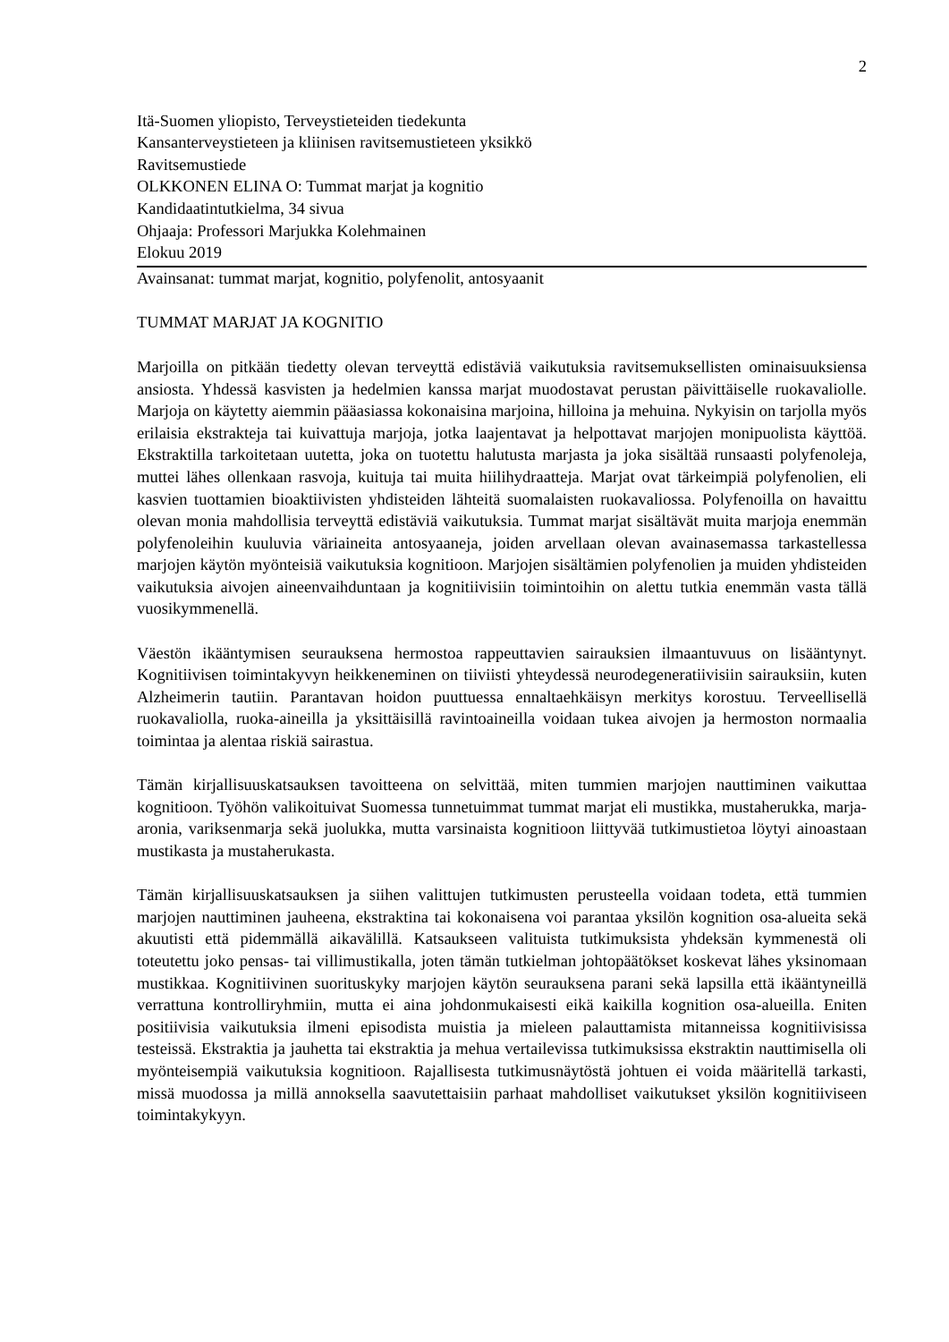2
Itä-Suomen yliopisto, Terveystieteiden tiedekunta
Kansanterveystieteen ja kliinisen ravitsemustieteen yksikkö
Ravitsemustiede
OLKKONEN ELINA O: Tummat marjat ja kognitio
Kandidaatintutkielma, 34 sivua
Ohjaaja: Professori Marjukka Kolehmainen
Elokuu 2019
Avainsanat: tummat marjat, kognitio, polyfenolit, antosyaanit
TUMMAT MARJAT JA KOGNITIO
Marjoilla on pitkään tiedetty olevan terveyttä edistäviä vaikutuksia ravitsemuksellisten ominaisuuksiensa ansiosta. Yhdessä kasvisten ja hedelmien kanssa marjat muodostavat perustan päivittäiselle ruokavaliolle. Marjoja on käytetty aiemmin pääasiassa kokonaisina marjoina, hilloina ja mehuina. Nykyisin on tarjolla myös erilaisia ekstrakteja tai kuivattuja marjoja, jotka laajentavat ja helpottavat marjojen monipuolista käyttöä. Ekstraktilla tarkoitetaan uutetta, joka on tuotettu halutusta marjasta ja joka sisältää runsaasti polyfenoleja, muttei lähes ollenkaan rasvoja, kuituja tai muita hiilihydraatteja. Marjat ovat tärkeimpiä polyfenolien, eli kasvien tuottamien bioaktiivisten yhdisteiden lähteitä suomalaisten ruokavaliossa. Polyfenoilla on havaittu olevan monia mahdollisia terveyttä edistäviä vaikutuksia. Tummat marjat sisältävät muita marjoja enemmän polyfenoleihin kuuluvia väriaineita antosyaaneja, joiden arvellaan olevan avainasemassa tarkastellessa marjojen käytön myönteisiä vaikutuksia kognitioon. Marjojen sisältämien polyfenolien ja muiden yhdisteiden vaikutuksia aivojen aineenvaihduntaan ja kognitiivisiin toimintoihin on alettu tutkia enemmän vasta tällä vuosikymmenellä.
Väestön ikääntymisen seurauksena hermostoa rappeuttavien sairauksien ilmaantuvuus on lisääntynyt. Kognitiivisen toimintakyvyn heikkeneminen on tiiviisti yhteydessä neurodegeneratiivisiin sairauksiin, kuten Alzheimerin tautiin. Parantavan hoidon puuttuessa ennaltaehkäisyn merkitys korostuu. Terveellisellä ruokavaliolla, ruoka-aineilla ja yksittäisillä ravintoaineilla voidaan tukea aivojen ja hermoston normaalia toimintaa ja alentaa riskiä sairastua.
Tämän kirjallisuuskatsauksen tavoitteena on selvittää, miten tummien marjojen nauttiminen vaikuttaa kognitioon. Työhön valikoituivat Suomessa tunnetuimmat tummat marjat eli mustikka, mustaherukka, marja-aronia, variksenmarja sekä juolukka, mutta varsinaista kognitioon liittyvää tutkimustietoa löytyi ainoastaan mustikasta ja mustaherukasta.
Tämän kirjallisuuskatsauksen ja siihen valittujen tutkimusten perusteella voidaan todeta, että tummien marjojen nauttiminen jauheena, ekstraktina tai kokonaisena voi parantaa yksilön kognition osa-alueita sekä akuutisti että pidemmällä aikavälillä. Katsaukseen valituista tutkimuksista yhdeksän kymmenestä oli toteutettu joko pensas- tai villimustikalla, joten tämän tutkielman johtopäätökset koskevat lähes yksinomaan mustikkaa. Kognitiivinen suorituskyky marjojen käytön seurauksena parani sekä lapsilla että ikääntyneillä verrattuna kontrolliryhmiin, mutta ei aina johdonmukaisesti eikä kaikilla kognition osa-alueilla. Eniten positiivisia vaikutuksia ilmeni episodista muistia ja mieleen palauttamista mitanneissa kognitiivisissa testeissä. Ekstraktia ja jauhetta tai ekstraktia ja mehua vertailevissa tutkimuksissa ekstraktin nauttimisella oli myönteisempiä vaikutuksia kognitioon. Rajallisesta tutkimusnäytöstä johtuen ei voida määritellä tarkasti, missä muodossa ja millä annoksella saavutettaisiin parhaat mahdolliset vaikutukset yksilön kognitiiviseen toimintakykyyn.